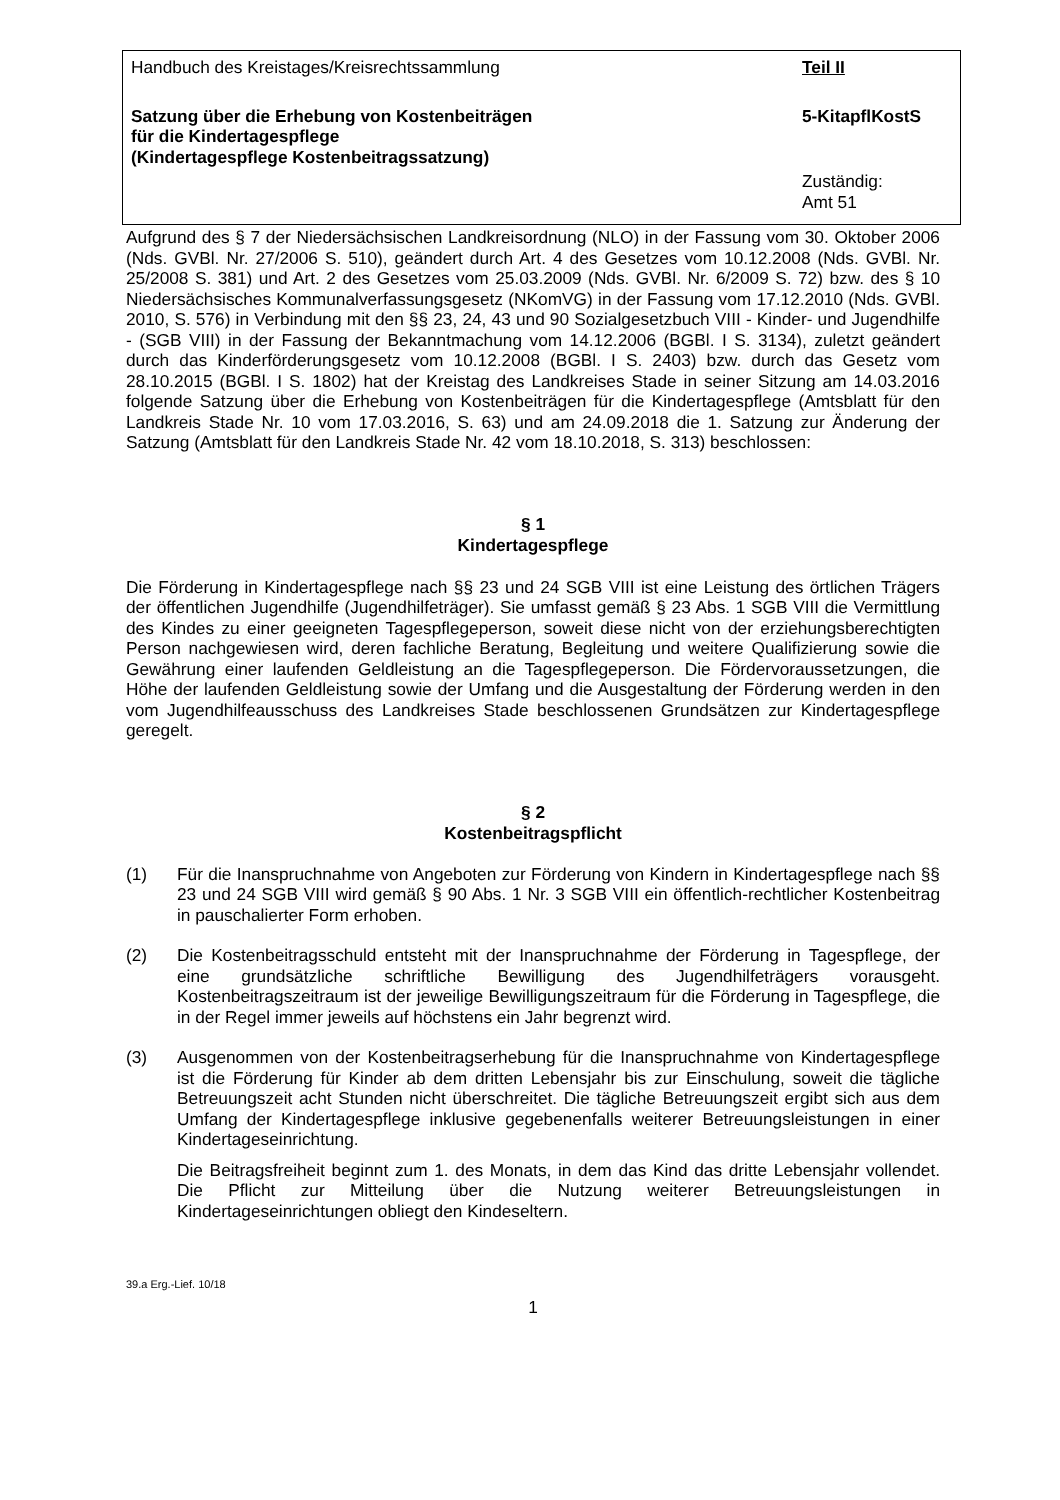Handbuch des Kreistages/Kreisrechtssammlung Teil II
Satzung über die Erhebung von Kostenbeiträgen
für die Kindertagespflege
(Kindertagespflege Kostenbeitragssatzung)
5-KitapflKostS
Zuständig:
Amt 51
Aufgrund des § 7 der Niedersächsischen Landkreisordnung (NLO) in der Fassung vom 30. Oktober 2006 (Nds. GVBl. Nr. 27/2006 S. 510), geändert durch Art. 4 des Gesetzes vom 10.12.2008 (Nds. GVBl. Nr. 25/2008 S. 381) und Art. 2 des Gesetzes vom 25.03.2009 (Nds. GVBl. Nr. 6/2009 S. 72) bzw. des § 10 Niedersächsisches Kommunalverfassungsgesetz (NKomVG) in der Fassung vom 17.12.2010 (Nds. GVBl. 2010, S. 576) in Verbindung mit den §§ 23, 24, 43 und 90 Sozialgesetzbuch VIII - Kinder- und Jugendhilfe - (SGB VIII) in der Fassung der Bekanntmachung vom 14.12.2006 (BGBl. I S. 3134), zuletzt geändert durch das Kinderförderungsgesetz vom 10.12.2008 (BGBl. I S. 2403) bzw. durch das Gesetz vom 28.10.2015 (BGBl. I S. 1802) hat der Kreistag des Landkreises Stade in seiner Sitzung am 14.03.2016 folgende Satzung über die Erhebung von Kostenbeiträgen für die Kindertagespflege (Amtsblatt für den Landkreis Stade Nr. 10 vom 17.03.2016, S. 63) und am 24.09.2018 die 1. Satzung zur Änderung der Satzung (Amtsblatt für den Landkreis Stade Nr. 42 vom 18.10.2018, S. 313) beschlossen:
§ 1
Kindertagespflege
Die Förderung in Kindertagespflege nach §§ 23 und 24 SGB VIII ist eine Leistung des örtlichen Trägers der öffentlichen Jugendhilfe (Jugendhilfeträger). Sie umfasst gemäß § 23 Abs. 1 SGB VIII die Vermittlung des Kindes zu einer geeigneten Tagespflegeperson, soweit diese nicht von der erziehungsberechtigten Person nachgewiesen wird, deren fachliche Beratung, Begleitung und weitere Qualifizierung sowie die Gewährung einer laufenden Geldleistung an die Tagespflegeperson. Die Fördervoraussetzungen, die Höhe der laufenden Geldleistung sowie der Umfang und die Ausgestaltung der Förderung werden in den vom Jugendhilfeausschuss des Landkreises Stade beschlossenen Grundsätzen zur Kindertagespflege geregelt.
§ 2
Kostenbeitragspflicht
(1) Für die Inanspruchnahme von Angeboten zur Förderung von Kindern in Kindertagespflege nach §§ 23 und 24 SGB VIII wird gemäß § 90 Abs. 1 Nr. 3 SGB VIII ein öffentlich-rechtlicher Kostenbeitrag in pauschalierter Form erhoben.
(2) Die Kostenbeitragsschuld entsteht mit der Inanspruchnahme der Förderung in Tagespflege, der eine grundsätzliche schriftliche Bewilligung des Jugendhilfeträgers vorausgeht. Kostenbeitragszeitraum ist der jeweilige Bewilligungszeitraum für die Förderung in Tagespflege, die in der Regel immer jeweils auf höchstens ein Jahr begrenzt wird.
(3) Ausgenommen von der Kostenbeitragserhebung für die Inanspruchnahme von Kindertagespflege ist die Förderung für Kinder ab dem dritten Lebensjahr bis zur Einschulung, soweit die tägliche Betreuungszeit acht Stunden nicht überschreitet. Die tägliche Betreuungszeit ergibt sich aus dem Umfang der Kindertagespflege inklusive gegebenenfalls weiterer Betreuungsleistungen in einer Kindertageseinrichtung.
Die Beitragsfreiheit beginnt zum 1. des Monats, in dem das Kind das dritte Lebensjahr vollendet. Die Pflicht zur Mitteilung über die Nutzung weiterer Betreuungsleistungen in Kindertageseinrichtungen obliegt den Kindeseltern.
39.a Erg.-Lief. 10/18
1